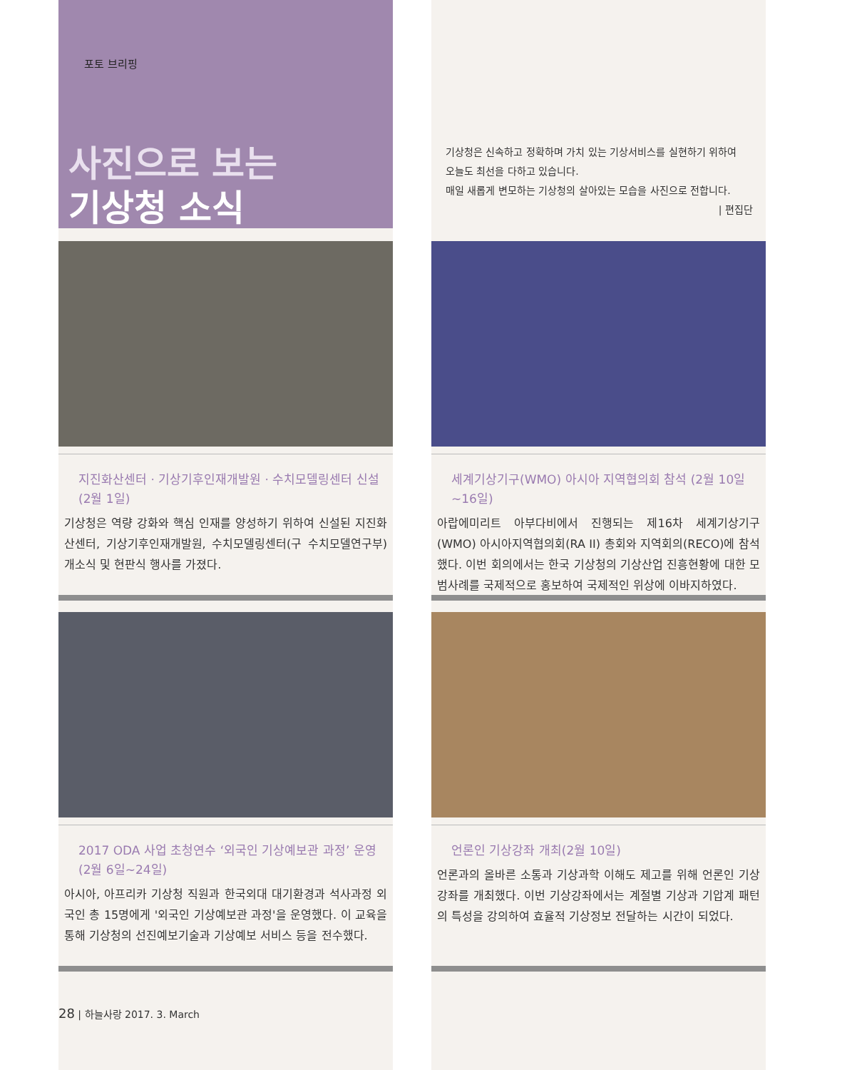포토 브리핑
사진으로 보는
기상청 소식
지진화산센터 · 기상기후인재개발원 · 수치모델링센터 신설(2월 1일)
기상청은 역량 강화와 핵심 인재를 양성하기 위하여 신설된 지진화산센터, 기상기후인재개발원, 수치모델링센터(구 수치모델연구부)개소식 및 현판식 행사를 가졌다.
2017 ODA 사업 초청연수 ‘외국인 기상예보관 과정’ 운영 (2월 6일~24일)
아시아, 아프리카 기상청 직원과 한국외대 대기환경과 석사과정 외국인 총 15명에게 '외국인 기상예보관 과정'을 운영했다. 이 교육을 통해 기상청의 선진예보기술과 기상예보 서비스 등을 전수했다.
기상청은 신속하고 정확하며 가치 있는 기상서비스를 실현하기 위하여
오늘도 최선을 다하고 있습니다.
매일 새롭게 변모하는 기상청의 살아있는 모습을 사진으로 전합니다.
| 편집단
세계기상기구(WMO) 아시아 지역협의회 참석 (2월 10일~16일)
아랍에미리트 아부다비에서 진행되는 제16차 세계기상기구(WMO) 아시아지역협의회(RA II) 총회와 지역회의(RECO)에 참석했다. 이번 회의에서는 한국 기상청의 기상산업 진흥현황에 대한 모범사례를 국제적으로 홍보하여 국제적인 위상에 이바지하였다.
언론인 기상강좌 개최(2월 10일)
언론과의 올바른 소통과 기상과학 이해도 제고를 위해 언론인 기상강좌를 개최했다. 이번 기상강좌에서는 계절별 기상과 기압계 패턴의 특성을 강의하여 효율적 기상정보 전달하는 시간이 되었다.
28 | 하늘사랑 2017. 3. March